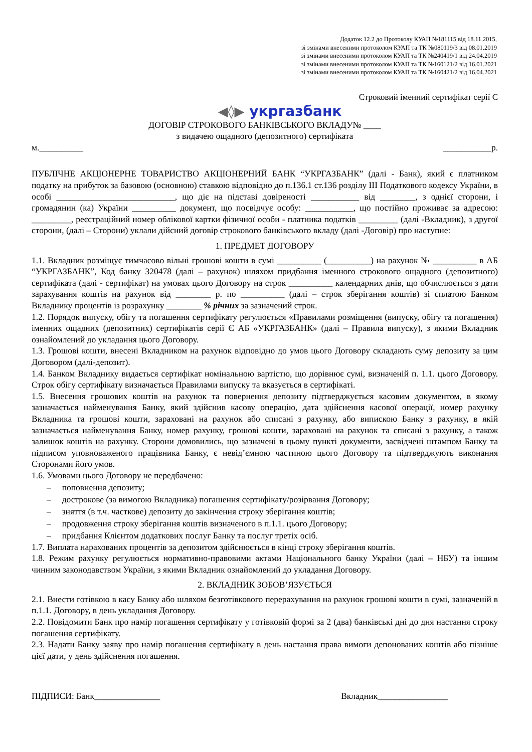Додаток 12.2 до Протоколу КУАП №181115 від 18.11.2015,
зі змінами внесеними протоколом КУАП та ТК №080119/3 від 08.01.2019
зі змінами внесеними протоколом КУАП та ТК №240419/1 від 24.04.2019
зі змінами внесеними протоколом КУАП та ТК №160121/2 від 16.01.2021
зі змінами внесеними протоколом КУАП та ТК №160421/2 від 16.04.2021
Строковий іменний сертифікат серії Є
◀◊▶ укргазбанк
ДОГОВІР СТРОКОВОГО БАНКІВСЬКОГО ВКЛАДУ№ ____
з видачею ощадного (депозитного) сертифіката
м.__________ ___________р.
ПУБЛІЧНЕ АКЦІОНЕРНЕ ТОВАРИСТВО АКЦІОНЕРНИЙ БАНК “УКРГАЗБАНК” (далі - Банк), який є платником податку на прибуток за базовою (основною) ставкою відповідно до п.136.1 ст.136 розділу ІІІ Податкового кодексу України, в особі ___________________________, що діє на підставі довіреності ___________ від ________, з однієї сторони, і громадянин (ка) України __________ документ, що посвідчує особу: ___________, що постійно проживає за адресою: _________, реєстраційний номер облікової картки фізичної особи - платника податків _________ (далі -Вкладник), з другої сторони, (далі – Сторони) уклали дійсний договір строкового банківського вкладу (далі -Договір) про наступне:
1. ПРЕДМЕТ ДОГОВОРУ
1.1. Вкладник розміщує тимчасово вільні грошові кошти в сумі __________ (__________) на рахунок № __________ в АБ “УКРГАЗБАНК”, Код банку 320478 (далі – рахунок) шляхом придбання іменного строкового ощадного (депозитного) сертифіката (далі - сертифікат) на умовах цього Договору на строк __________ календарних днів, що обчислюється з дати зарахування коштів на рахунок від ________ р. по __________ (далі – строк зберігання коштів) зі сплатою Банком Вкладнику процентів із розрахунку ________ % річних за зазначений строк.
1.2. Порядок випуску, обігу та погашення сертифікату регулюється «Правилами розміщення (випуску, обігу та погашення) іменних ощадних (депозитних) сертифікатів серії Є АБ «УКРГАЗБАНК» (далі – Правила випуску), з якими Вкладник ознайомлений до укладання цього Договору.
1.3. Грошові кошти, внесені Вкладником на рахунок відповідно до умов цього Договору складають суму депозиту за цим Договором (далі-депозит).
1.4. Банком Вкладнику видається сертифікат номінальною вартістю, що дорівнює сумі, визначеній п. 1.1. цього Договору. Строк обігу сертифікату визначається Правилами випуску та вказується в сертифікаті.
1.5. Внесення грошових коштів на рахунок та повернення депозиту підтверджується касовим документом, в якому зазначається найменування Банку, який здійснив касову операцію, дата здійснення касової операції, номер рахунку Вкладника та грошові кошти, зараховані на рахунок або списані з рахунку, або випискою Банку з рахунку, в якій зазначається найменування Банку, номер рахунку, грошові кошти, зараховані на рахунок та списані з рахунку, а також залишок коштів на рахунку. Сторони домовились, що зазначені в цьому пункті документи, засвідчені штампом Банку та підписом уповноваженого працівника Банку, є невід’ємною частиною цього Договору та підтверджують виконання Сторонами його умов.
1.6. Умовами цього Договору не передбачено:
– поповнення депозиту;
– дострокове (за вимогою Вкладника) погашення сертифікату/розірвання Договору;
– зняття (в т.ч. часткове) депозиту до закінчення строку зберігання коштів;
– продовження строку зберігання коштів визначеного в п.1.1. цього Договору;
– придбання Клієнтом додаткових послуг Банку та послуг третіх осіб.
1.7. Виплата нарахованих процентів за депозитом здійснюється в кінці строку зберігання коштів.
1.8. Режим рахунку регулюється нормативно-правовими актами Національного банку України (далі – НБУ) та іншим чинним законодавством України, з якими Вкладник ознайомлений до укладання Договору.
2. ВКЛАДНИК ЗОБОВ’ЯЗУЄТЬСЯ
2.1. Внести готівкою в касу Банку або шляхом безготівкового перерахування на рахунок грошові кошти в сумі, зазначеній в п.1.1. Договору, в день укладання Договору.
2.2. Повідомити Банк про намір погашення сертифікату у готівковій формі за 2 (два) банківські дні до дня настання строку погашення сертифікату.
2.3. Надати Банку заяву про намір погашення сертифікату в день настання права вимоги депонованих коштів або пізніше цієї дати, у день здійснення погашення.
ПІДПИСИ: Банк_______________ Вкладник________________